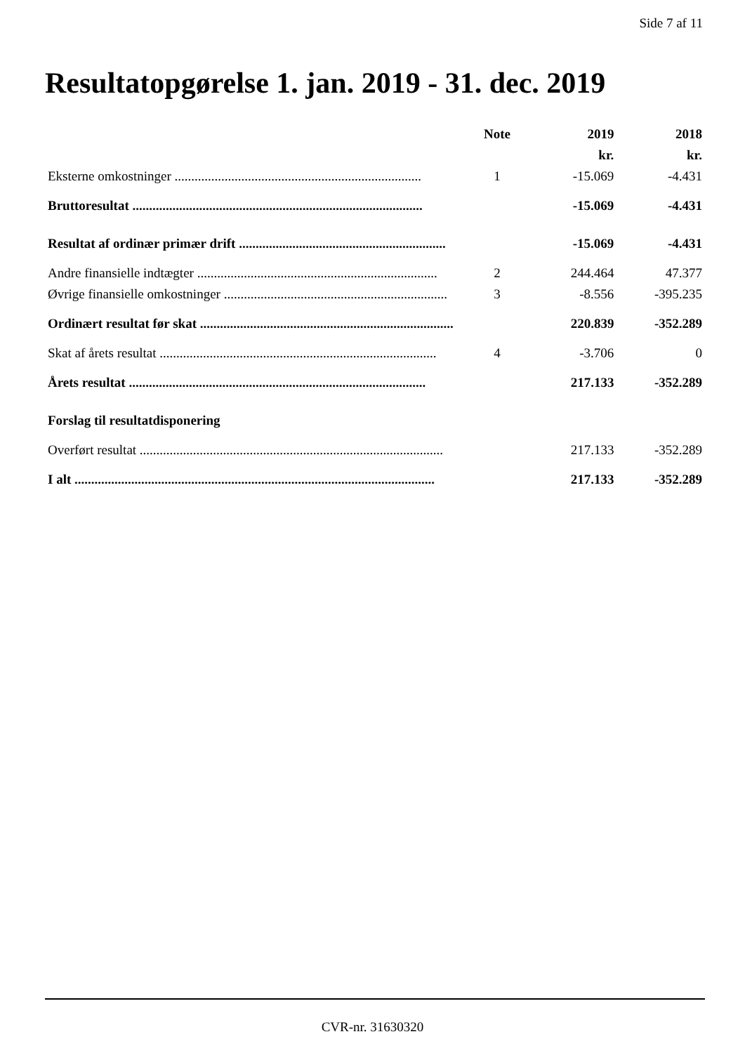Side 7 af 11
Resultatopgørelse 1. jan. 2019 - 31. dec. 2019
| | Note | 2019 | 2018 |
| --- | --- | --- | --- |
| | | kr. | kr. |
| Eksterne omkostninger .......................................................................... | 1 | -15.069 | -4.431 |
| Bruttoresultat ....................................................................................... | | -15.069 | -4.431 |
| Resultat af ordinær primær drift .............................................................. | | -15.069 | -4.431 |
| Andre finansielle indtægter ........................................................................ | 2 | 244.464 | 47.377 |
| Øvrige finansielle omkostninger ................................................................... | 3 | -8.556 | -395.235 |
| Ordinært resultat før skat ............................................................................ | | 220.839 | -352.289 |
| Skat af årets resultat ................................................................................... | 4 | -3.706 | 0 |
| Årets resultat ......................................................................................... | | 217.133 | -352.289 |
| Forslag til resultatdisponering | | | |
| Overført resultat ........................................................................................... | | 217.133 | -352.289 |
| I alt ............................................................................................................ | | 217.133 | -352.289 |
CVR-nr. 31630320